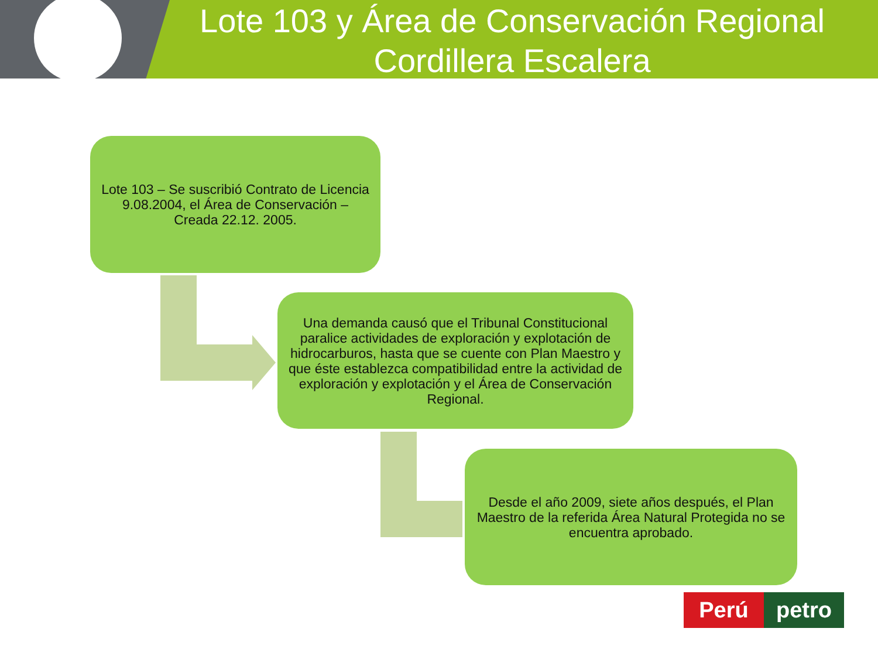Lote 103 y Área de Conservación Regional
Cordillera Escalera
Lote 103 – Se suscribió Contrato de Licencia 9.08.2004, el Área de Conservación – Creada 22.12. 2005.
Una demanda causó que el Tribunal Constitucional paralice actividades de exploración y explotación de hidrocarburos, hasta que se cuente con Plan Maestro y que éste establezca compatibilidad entre la actividad de exploración y explotación y el Área de Conservación Regional.
Desde el año 2009, siete años después, el Plan Maestro de la referida Área Natural Protegida no se encuentra aprobado.
Perú petro